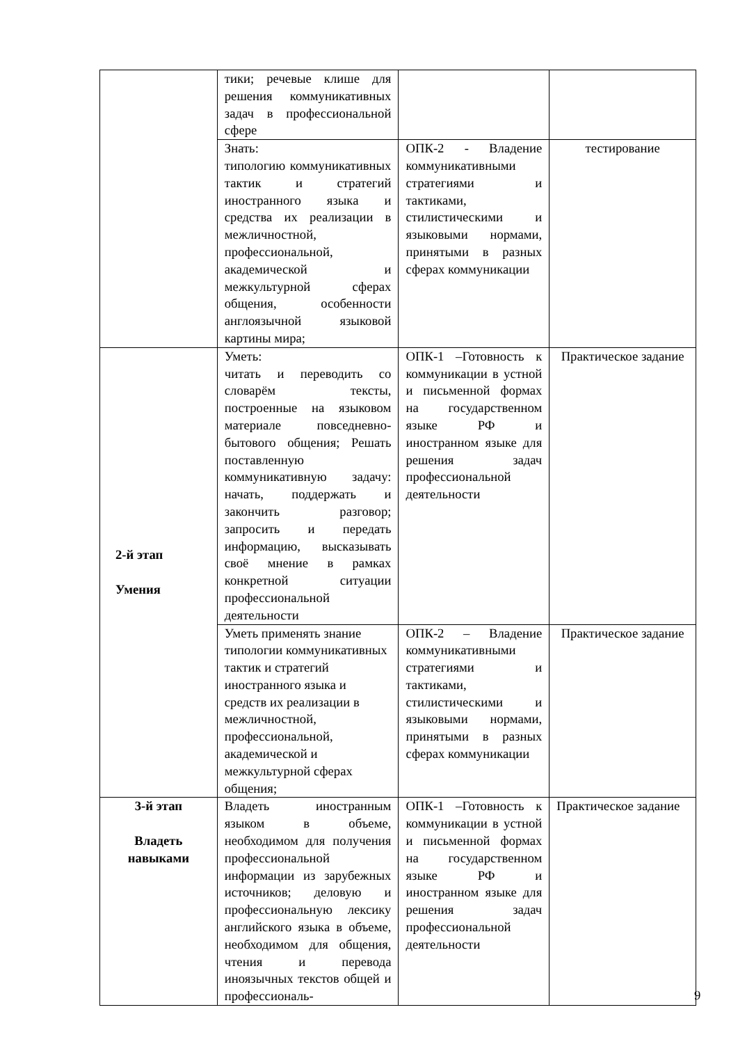| | тики; речевые клише для решения коммуникативных задач в профессиональной сфере | | |
| | Знать: типологию коммуникативных тактик и стратегий иностранного языка и средства их реализации в межличностной, профессиональной, академической и межкультурной сферах общения, особенности англоязычной языковой картины мира; | ОПК-2 - Владение коммуникативными стратегиями и тактиками, стилистическими и языковыми нормами, принятыми в разных сферах коммуникации | тестирование |
| 2-й этап Умения | Уметь: читать и переводить со словарём тексты, построенные на языковом материале повседневно-бытового общения; Решать поставленную коммуникативную задачу: начать, поддержать и закончить разговор; запросить и передать информацию, высказывать своё мнение в рамках конкретной ситуации профессиональной деятельности | ОПК-1 –Готовность к коммуникации в устной и письменной формах на государственном языке РФ и иностранном языке для решения задач профессиональной деятельности | Практическое задание |
| | Уметь применять знание типологии коммуникативных тактик и стратегий иностранного языка и средств их реализации в межличностной, профессиональной, академической и межкультурной сферах общения; | ОПК-2 – Владение коммуникативными стратегиями и тактиками, стилистическими и языковыми нормами, принятыми в разных сферах коммуникации | Практическое задание |
| 3-й этап Владеть навыками | Владеть иностранным языком в объеме, необходимом для получения профессиональной информации из зарубежных источников; деловую и профессиональную лексику английского языка в объеме, необходимом для общения, чтения и перевода иноязычных текстов общей и профессиональ- | ОПК-1 –Готовность к коммуникации в устной и письменной формах на государственном языке РФ и иностранном языке для решения задач профессиональной деятельности | Практическое задание |
9